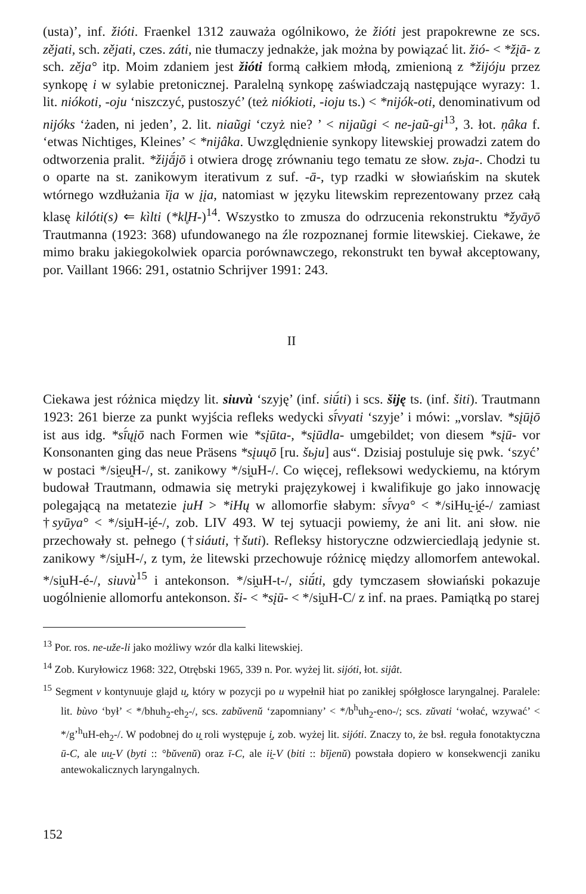(usta)’, inf. žióti. Fraenkel 1312 zauważa ogólnikowo, że žióti jest prapokrewne ze scs. zějati, sch. zějati, czes. záti, nie tłumaczy jednakże, jak można by powiązać lit. žió- < *žįā- z sch. zěja° itp. Moim zdaniem jest žióti formą całkiem młodą, zmienioną z *žijóju przez synkopę i w sylabie pretonicznej. Paralelną synkopę zaświadczają następujące wyrazy: 1. lit. niókoti, -oju ‘niszczyć, pustoszyć’ (też niókioti, -ioju ts.) < *nijók-oti, denominativum od nijóks ‘żaden, ni jeden’, 2. lit. niaũgi ‘czyż nie? ’ < nijaũgi < ne-jaũ-gi<sup>13</sup>, 3. łot. ņâka f. ‘etwas Nichtiges, Kleines’ < *nijâka. Uwzględnienie synkopy litewskiej prowadzi zatem do odtworzenia pralit. *žijā́jō i otwiera drogę zrównaniu tego tematu ze słow. zьja-. Chodzi tu o oparte na st. zanikowym iterativum z suf. -ā-, typ rzadki w słowiańskim na skutek wtórnego wzdłużania ĭįa w įįa, natomiast w języku litewskim reprezentowany przez całą klasę kilóti(s) ⇐ kìlti (*kl̥H-)<sup>14</sup>. Wszystko to zmusza do odrzucenia rekonstruktu *žyāyō Trautmanna (1923: 368) ufundowanego na źle rozpoznanej formie litewskiej. Ciekawe, że mimo braku jakiegokolwiek oparcia porównawczego, rekonstrukt ten bywał akceptowany, por. Vaillant 1966: 291, ostatnio Schrijver 1991: 243.
II
Ciekawa jest różnica między lit. siuvù ‘szyję’ (inf. siū́ti) i scs. šiję ts. (inf. šiti). Trautmann 1923: 261 bierze za punkt wyjścia refleks wedycki sī́vyati ‘szyje’ i mówi: „vorslav. *sįūįō ist aus idg. *sī́ųįō nach Formen wie *sįūta-, *sįūdla- umgebildet; von diesem *sįū- vor Konsonanten ging das neue Präsens *sįuųō [ru. šьju] aus“. Dzisiaj postuluje się pwk. ‘szyć’ w postaci */si̯eu̯H-/, st. zanikowy */si̯uH-/. Co więcej, refleksowi wedyckiemu, na którym budował Trautmann, odmawia się metryki prajęzykowej i kwalifikuje go jako innowację polegającą na metatezie įuH > *iHų w allomorfie słabym: sī́vya° < */siHu̯-i̯é-/ zamiast †syūya° < */si̯uH-i̯é-/, zob. LIV 493. W tej sytuacji powiemy, że ani lit. ani słow. nie przechowały st. pełnego (†siáuti, †šuti). Refleksy historyczne odzwierciedlają jedynie st. zanikowy */si̯uH-/, z tym, że litewski przechowuje różnicę między allomorfem antewokal. */si̯uH-é-/, siuvù<sup>15</sup> i antekonson. */si̯uH-t-/, siū́ti, gdy tymczasem słowiański pokazuje uogólnienie allomorfu antekonson. ši- < *sįū- < */si̯uH-C/ z inf. na praes. Pamiątką po starej
<sup>13</sup> Por. ros. ne-uže-li jako możliwy wzór dla kalki litewskiej.
<sup>14</sup> Zob. Kuryłowicz 1968: 322, Otrębski 1965, 339 n. Por. wyżej lit. sijóti, łot. sijât.
<sup>15</sup> Segment v kontynuuje glajd u̯, który w pozycji po u wypełnił hiat po zanikłej spółgłosce laryngalnej. Paralele: lit. bùvo ‘był’ < */bhuh<sub>2</sub>-eh<sub>2</sub>-/, scs. zabŭvenŭ ‘zapomniany’ < */b<sup>h</sup>uh<sub>2</sub>-eno-/; scs. zŭvati ‘wołać, wzywać’ < */g’<sup>h</sup>uH-eh<sub>2</sub>-/. W podobnej do u̯ roli występuje i̯, zob. wyżej lit. sijóti. Znaczy to, że bsł. reguła fonotaktyczna ū-C, ale uu̯-V (byti :: °bŭvenŭ) oraz ī-C, ale ii̯-V (biti :: bĭjenŭ) powstała dopiero w konsekwencji zaniku antewokalicznych laryngalnych.
152